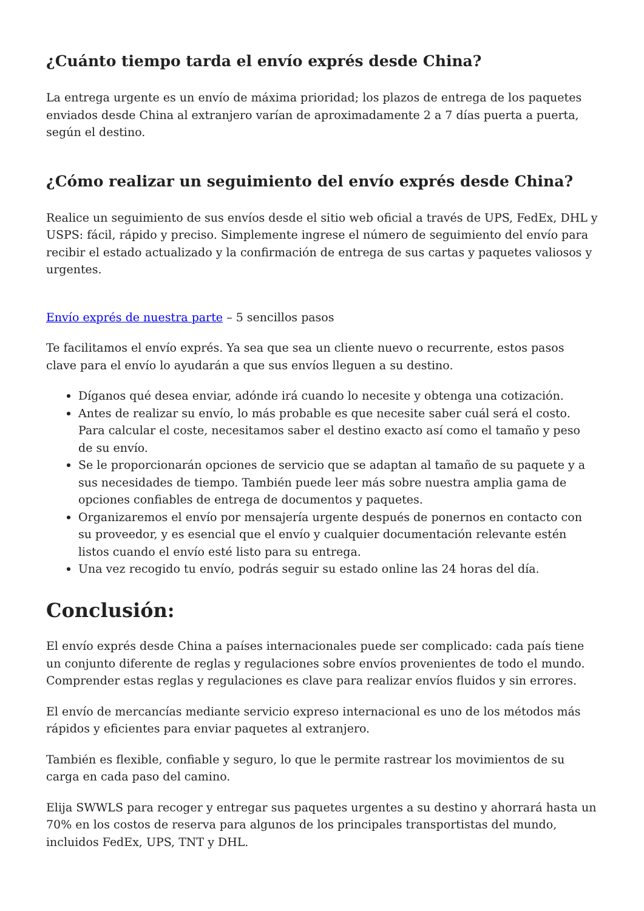¿Cuánto tiempo tarda el envío exprés desde China?
La entrega urgente es un envío de máxima prioridad; los plazos de entrega de los paquetes enviados desde China al extranjero varían de aproximadamente 2 a 7 días puerta a puerta, según el destino.
¿Cómo realizar un seguimiento del envío exprés desde China?
Realice un seguimiento de sus envíos desde el sitio web oficial a través de UPS, FedEx, DHL y USPS: fácil, rápido y preciso. Simplemente ingrese el número de seguimiento del envío para recibir el estado actualizado y la confirmación de entrega de sus cartas y paquetes valiosos y urgentes.
Envío exprés de nuestra parte – 5 sencillos pasos
Te facilitamos el envío exprés. Ya sea que sea un cliente nuevo o recurrente, estos pasos clave para el envío lo ayudarán a que sus envíos lleguen a su destino.
Díganos qué desea enviar, adónde irá cuando lo necesite y obtenga una cotización.
Antes de realizar su envío, lo más probable es que necesite saber cuál será el costo. Para calcular el coste, necesitamos saber el destino exacto así como el tamaño y peso de su envío.
Se le proporcionarán opciones de servicio que se adaptan al tamaño de su paquete y a sus necesidades de tiempo. También puede leer más sobre nuestra amplia gama de opciones confiables de entrega de documentos y paquetes.
Organizaremos el envío por mensajería urgente después de ponernos en contacto con su proveedor, y es esencial que el envío y cualquier documentación relevante estén listos cuando el envío esté listo para su entrega.
Una vez recogido tu envío, podrás seguir su estado online las 24 horas del día.
Conclusión:
El envío exprés desde China a países internacionales puede ser complicado: cada país tiene un conjunto diferente de reglas y regulaciones sobre envíos provenientes de todo el mundo. Comprender estas reglas y regulaciones es clave para realizar envíos fluidos y sin errores.
El envío de mercancías mediante servicio expreso internacional es uno de los métodos más rápidos y eficientes para enviar paquetes al extranjero.
También es flexible, confiable y seguro, lo que le permite rastrear los movimientos de su carga en cada paso del camino.
Elija SWWLS para recoger y entregar sus paquetes urgentes a su destino y ahorrará hasta un 70% en los costos de reserva para algunos de los principales transportistas del mundo, incluidos FedEx, UPS, TNT y DHL.